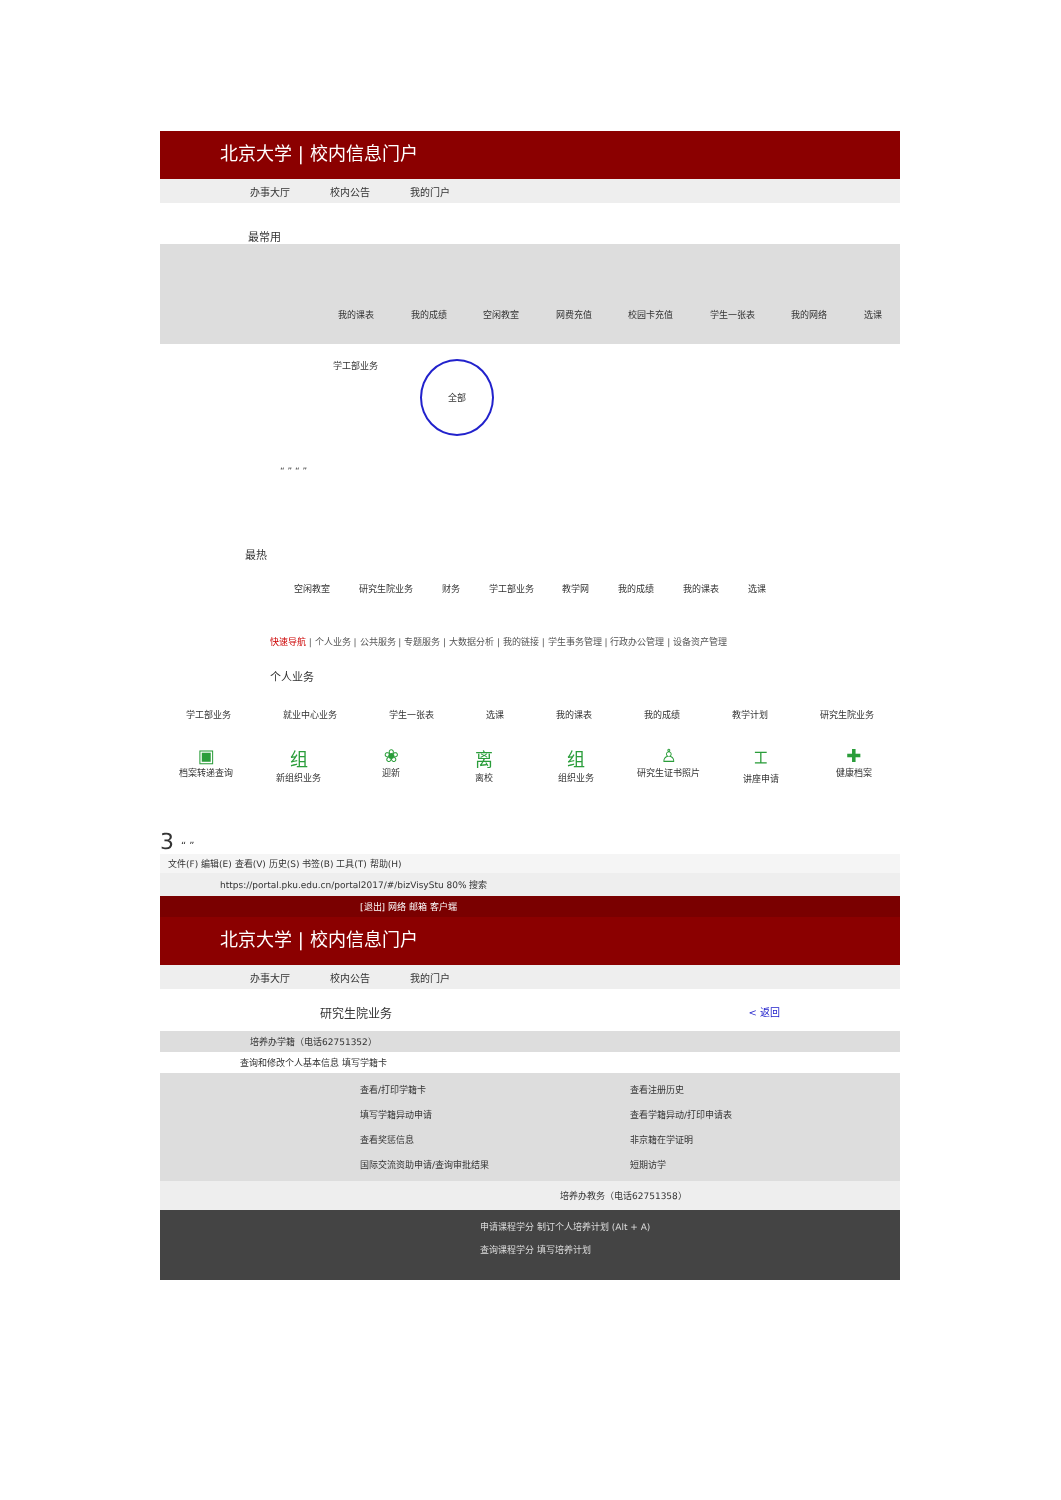北京大学 | 校内信息门户
办事大厅 校内公告 我的门户
最常用
我的课表 我的成绩 空闲教室 网费充值 校园卡充值 学生一张表 我的网络 选课
学工部业务
全部
“ ” “ ”
最热
空闲教室 研究生院业务 财务 学工部业务 教学网 我的成绩 我的课表 选课
快速导航 | 个人业务 | 公共服务 | 专题服务 | 大数据分析 | 我的链接 | 学生事务管理 | 行政办公管理 | 设备资产管理
个人业务
学工部业务 就业中心业务 学生一张表 选课 我的课表 我的成绩 教学计划 研究生院业务
▣
档案转递查询
组
新组织业务
❀
迎新
离
离校
组
组织业务
♙
研究生证书照片
⌶
讲座申请
✚
健康档案
3 “ ”
文件(F) 编辑(E) 查看(V) 历史(S) 书签(B) 工具(T) 帮助(H)
https://portal.pku.edu.cn/portal2017/#/bizVisyStu 80% 搜索
[退出] 网络 邮箱 客户端
北京大学 | 校内信息门户
办事大厅 校内公告 我的门户
研究生院业务 < 返回
培养办学籍（电话62751352）
查询和修改个人基本信息 填写学籍卡
查看/打印学籍卡 查看注册历史 填写学籍异动申请 查看学籍异动/打印申请表 查看奖惩信息 非京籍在学证明 国际交流资助申请/查询审批结果 短期访学
培养办教务（电话62751358）
申请课程学分 制订个人培养计划 (Alt + A)
查询课程学分 填写培养计划